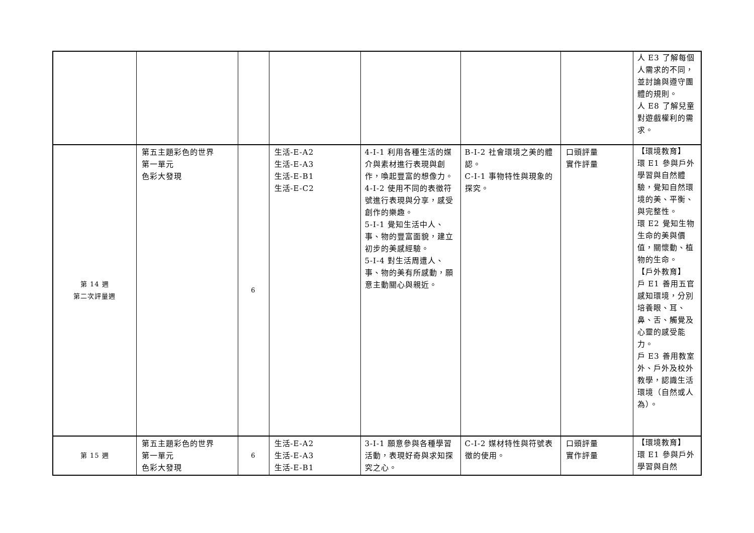| | | | | | | | 人 E3 了解每個人需求的不同，並討論與遵守團體的規則。 人 E8 了解兒童對遊戲權利的需求。 |
| 第 14 週 第二次評量週 | 第五主題彩色的世界 第一單元 色彩大發現 | 6 | 生活-E-A2 生活-E-A3 生活-E-B1 生活-E-C2 | 4-I-1 利用各種生活的媒介與素材進行表現與創作，喚起豐富的想像力。 4-I-2 使用不同的表徵符號進行表現與分享，感受創作的樂趣。 5-I-1 覺知生活中人、事、物的豐富面貌，建立初步的美感經驗。 5-I-4 對生活周遭人、事、物的美有所感動，願意主動關心與親近。 | B-I-2 社會環境之美的體認。 C-I-1 事物特性與現象的探究。 | 口頭評量 實作評量 | 【環境教育】 環 E1 參與戶外學習與自然體驗，覺知自然環境的美、平衡、與完整性。 環 E2 覺知生物生命的美與價值，關懷動、植物的生命。 【戶外教育】 戶 E1 善用五官感知環境，分別培養眼、耳、鼻、舌、觸覺及心靈的感受能力。 戶 E3 善用教室外、戶外及校外教學，認識生活環境（自然或人為）。 |
| 第 15 週 | 第五主題彩色的世界 第一單元 色彩大發現 | 6 | 生活-E-A2 生活-E-A3 生活-E-B1 | 3-I-1 願意參與各種學習活動，表現好奇與求知探究之心。 | C-I-2 媒材特性與符號表徵的使用。 | 口頭評量 實作評量 | 【環境教育】 環 E1 參與戶外學習與自然 |